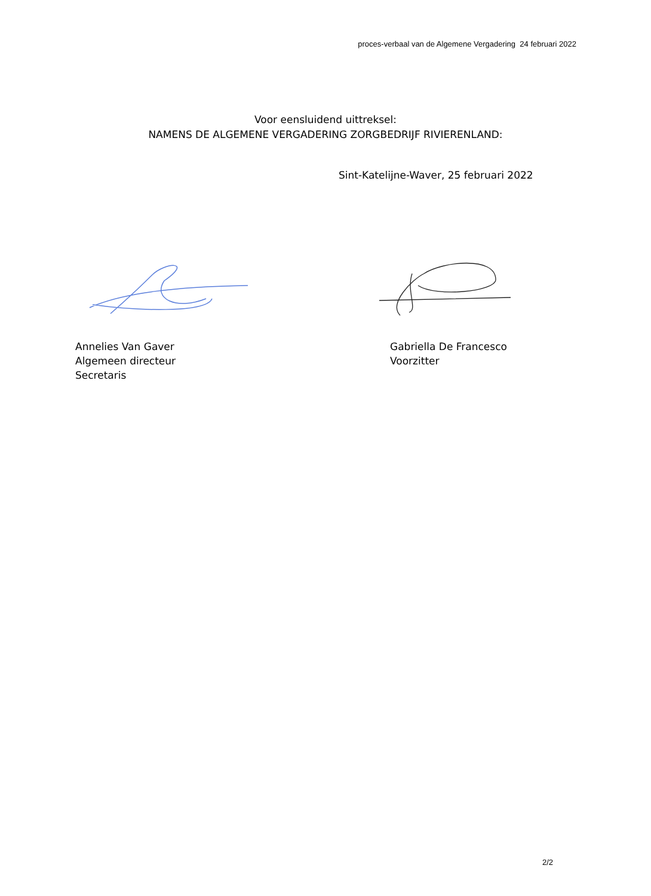proces-verbaal van de Algemene Vergadering 24 februari 2022
Voor eensluidend uittreksel:
NAMENS DE ALGEMENE VERGADERING ZORGBEDRIJF RIVIERENLAND:
Sint-Katelijne-Waver, 25 februari 2022
Annelies Van Gaver
Algemeen directeur
Secretaris
Gabriella De Francesco
Voorzitter
2/2